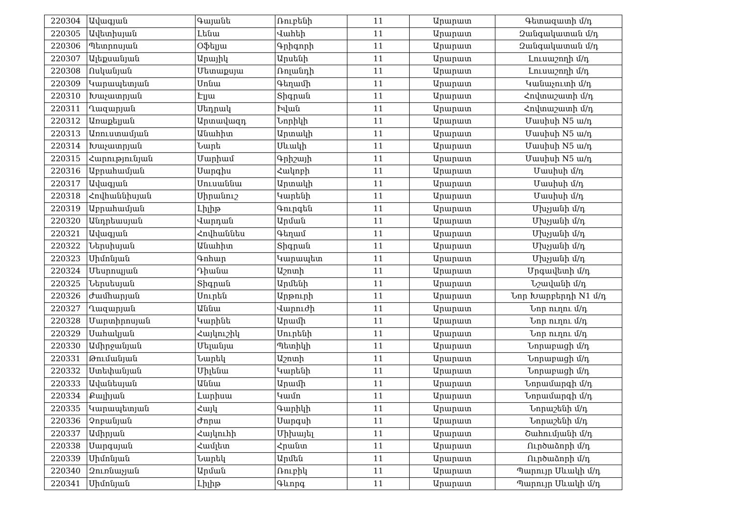| 220304 | Ավագյան | Գայանե | Ռուբենի | 11 | Արարատ | Գետազատի մ/դ |
| 220305 | Ավետիսյան | Լենա | Վահեի | 11 | Արարատ | Զանգակատան մ/դ |
| 220306 | Պետրոսյան | Օֆելյա | Գրիգորի | 11 | Արարատ | Զանգակատան մ/դ |
| 220307 | Ալեքսանյան | Արայիկ | Արսենի | 11 | Արարատ | Լուսաշողի մ/դ |
| 220308 | Ոսկանյան | Մետաքսյա | Ռոլանդի | 11 | Արարատ | Լուսաշողի մ/դ |
| 220309 | Կարապետյան | Սոնա | Գեղամի | 11 | Արարատ | Կանաչուտի մ/դ |
| 220310 | Խաչատրյան | Էլյա | Տիգրան | 11 | Արարատ | Հովտաշատի մ/դ |
| 220311 | Ղազարյան | Սեդրակ | Իվան | 11 | Արարատ | Հովտաշատի մ/դ |
| 220312 | Առաքելյան | Արտավազդ | Նորիկի | 11 | Արարատ | Մասիսի N5 ա/դ |
| 220313 | Առուստամյան | Անահիտ | Արտակի | 11 | Արարատ | Մասիսի N5 ա/դ |
| 220314 | Խաչատրյան | Նարե | Սևակի | 11 | Արարատ | Մասիսի N5 ա/դ |
| 220315 | Հարությունյան | Մարիամ | Գրիշայի | 11 | Արարատ | Մասիսի N5 ա/դ |
| 220316 | Աբրահամյան | Սարգիս | Հակոբի | 11 | Արարատ | Մասիսի մ/դ |
| 220317 | Ավագյան | Սուսաննա | Արտակի | 11 | Արարատ | Մասիսի մ/դ |
| 220318 | Հովհաննիսյան | Սիրանուշ | Կարենի | 11 | Արարատ | Մասիսի մ/դ |
| 220319 | Աբրահամյան | Լիլիթ | Գուրգեն | 11 | Արարատ | Մխչյանի մ/դ |
| 220320 | Անդրեասյան | Վարդան | Արման | 11 | Արարատ | Մխչյանի մ/դ |
| 220321 | Ավագյան | Հովհաննես | Գեղամ | 11 | Արարատ | Մխչյանի մ/դ |
| 220322 | Ներսիսյան | Անահիտ | Տիգրան | 11 | Արարատ | Մխչյանի մ/դ |
| 220323 | Սիմոնյան | Գոհար | Կարապետ | 11 | Արարատ | Մխչյանի մ/դ |
| 220324 | Մեսրոպյան | Դիանա | Աշոտի | 11 | Արարատ | Մրգավետի մ/դ |
| 220325 | Ներսեսյան | Տիգրան | Արմենի | 11 | Արարատ | Նշավանի մ/դ |
| 220326 | Ժամհարյան | Սուրեն | Արթուրի | 11 | Արարատ | Նոր Խարբերդի N1 մ/դ |
| 220327 | Ղազարյան | Աննա | Վարուժի | 11 | Արարատ | Նոր ուղու մ/դ |
| 220328 | Մարտիրոսյան | Կարինե | Արամի | 11 | Արարատ | Նոր ուղու մ/դ |
| 220329 | Սահակյան | Հայկուշիկ | Սուրենի | 11 | Արարատ | Նոր ուղու մ/դ |
| 220330 | Ամիրջանյան | Մելանյա | Պետիկի | 11 | Արարատ | Նորաբացի մ/դ |
| 220331 | Թումանյան | Նարեկ | Աշոտի | 11 | Արարատ | Նորաբացի մ/դ |
| 220332 | Ստեփանյան | Միլենա | Կարենի | 11 | Արարատ | Նորաբացի մ/դ |
| 220333 | Ավանեսյան | Աննա | Արամի | 11 | Արարատ | Նորամարգի մ/դ |
| 220334 | Քալիյան | Լարիսա | Կամո | 11 | Արարատ | Նորամարգի մ/դ |
| 220335 | Կարապետյան | Հայկ | Գարիկի | 11 | Արարատ | Նորաշենի մ/դ |
| 220336 | Չոբանյան | Ժորա | Սարգսի | 11 | Արարատ | Նորաշենի մ/դ |
| 220337 | Ամիրյան | Հայկուհի | Միխայել | 11 | Արարատ | Շահումյանի մ/դ |
| 220338 | Սարգսյան | Համլետ | Հրանտ | 11 | Արարատ | Ուրծաձորի մ/դ |
| 220339 | Սիմոնյան | Նարեկ | Արմեն | 11 | Արարատ | Ուրծաձորի մ/դ |
| 220340 | Զուռնաչյան | Արման | Ռուբիկ | 11 | Արարատ | Պարույր Սևակի մ/դ |
| 220341 | Սիմոնյան | Լիլիթ | Գևորգ | 11 | Արարատ | Պարույր Սևակի մ/դ |